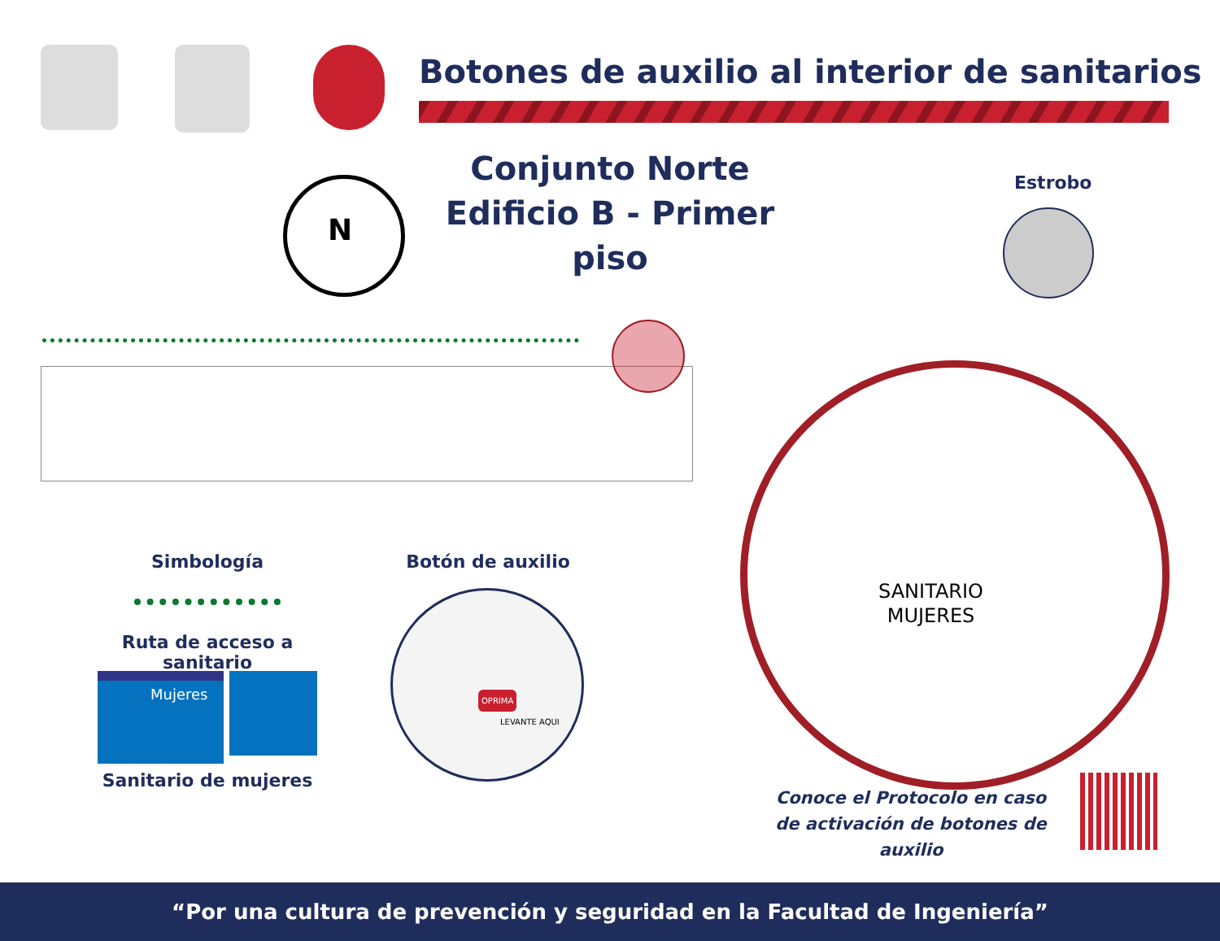Botones de auxilio al interior de sanitarios
Conjunto Norte
Edificio B - Primer piso
N
Estrobo
SANITARIO
MUJERES
Simbología
Ruta de acceso a sanitario
Mujeres
Sanitario de mujeres
Botón de auxilio
OPRIMA
LEVANTE AQUI
Conoce el Protocolo en caso
de activación de botones de auxilio
“Por una cultura de prevención y seguridad en la Facultad de Ingeniería”